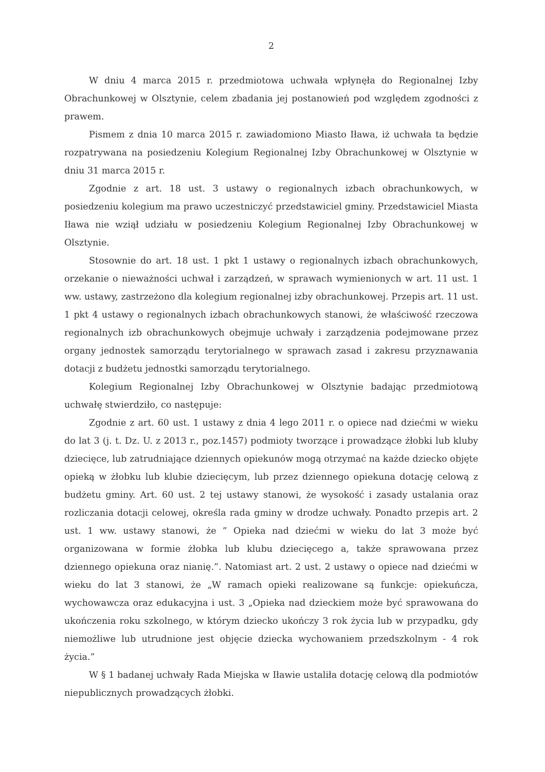2
W dniu 4 marca 2015 r. przedmiotowa uchwała wpłynęła do Regionalnej Izby Obrachunkowej w Olsztynie, celem zbadania jej postanowień pod względem zgodności z prawem.
Pismem z dnia 10 marca 2015 r. zawiadomiono Miasto Iława, iż uchwała ta będzie rozpatrywana na posiedzeniu Kolegium Regionalnej Izby Obrachunkowej w Olsztynie w dniu 31 marca 2015 r.
Zgodnie z art. 18 ust. 3 ustawy o regionalnych izbach obrachunkowych, w posiedzeniu kolegium ma prawo uczestniczyć przedstawiciel gminy. Przedstawiciel Miasta Iława nie wziął udziału w posiedzeniu Kolegium Regionalnej Izby Obrachunkowej w Olsztynie.
Stosownie do art. 18 ust. 1 pkt 1 ustawy o regionalnych izbach obrachunkowych, orzekanie o nieważności uchwał i zarządzeń, w sprawach wymienionych w art. 11 ust. 1 ww. ustawy, zastrzeżono dla kolegium regionalnej izby obrachunkowej. Przepis art. 11 ust. 1 pkt 4 ustawy o regionalnych izbach obrachunkowych stanowi, że właściwość rzeczowa regionalnych izb obrachunkowych obejmuje uchwały i zarządzenia podejmowane przez organy jednostek samorządu terytorialnego w sprawach zasad i zakresu przyznawania dotacji z budżetu jednostki samorządu terytorialnego.
Kolegium Regionalnej Izby Obrachunkowej w Olsztynie badając przedmiotową uchwałę stwierdziło, co następuje:
Zgodnie z art. 60 ust. 1 ustawy z dnia 4 lego 2011 r. o opiece nad dziećmi w wieku do lat 3 (j. t. Dz. U. z 2013 r., poz.1457) podmioty tworzące i prowadzące żłobki lub kluby dziecięce, lub zatrudniające dziennych opiekunów mogą otrzymać na każde dziecko objęte opieką w żłobku lub klubie dziecięcym, lub przez dziennego opiekuna dotację celową z budżetu gminy. Art. 60 ust. 2 tej ustawy stanowi, że wysokość i zasady ustalania oraz rozliczania dotacji celowej, określa rada gminy w drodze uchwały. Ponadto przepis art. 2 ust. 1 ww. ustawy stanowi, że ” Opieka nad dziećmi w wieku do lat 3 może być organizowana w formie żłobka lub klubu dziecięcego a, także sprawowana przez dziennego opiekuna oraz nianię.”. Natomiast art. 2 ust. 2 ustawy o opiece nad dziećmi w wieku do lat 3 stanowi, że „W ramach opieki realizowane są funkcje: opiekuńcza, wychowawcza oraz edukacyjna i ust. 3 „Opieka nad dzieckiem może być sprawowana do ukończenia roku szkolnego, w którym dziecko ukończy 3 rok życia lub w przypadku, gdy niemożliwe lub utrudnione jest objęcie dziecka wychowaniem przedszkolnym - 4 rok życia.”
W § 1 badanej uchwały Rada Miejska w Iławie ustaliła dotację celową dla podmiotów niepublicznych prowadzących żłobki.